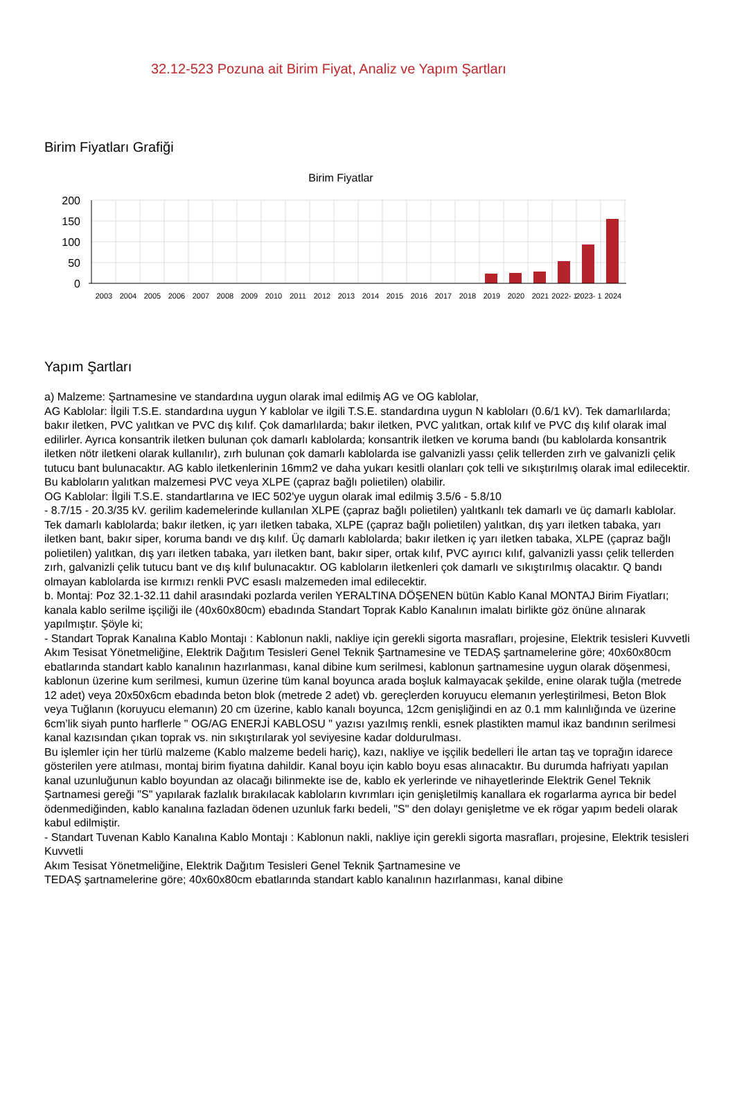32.12-523 Pozuna ait Birim Fiyat, Analiz ve Yapım Şartları
Birim Fiyatları Grafiği
Birim Fiyatlar
200
150
100
50
0
2003
2004
2005
2006
2007
2008
2009
2010
2011
2012
2013
2014
2015
2016
2017
2018
2019
2020
2021
2022- 1
2023- 1
2024
Yapım Şartları
a) Malzeme: Şartnamesine ve standardına uygun olarak imal edilmiş AG ve OG kablolar,
AG Kablolar: İlgili T.S.E. standardına uygun Y kablolar ve ilgili T.S.E. standardına uygun N kabloları (0.6/1 kV). Tek damarlılarda; bakır iletken, PVC yalıtkan ve PVC dış kılıf. Çok damarlılarda; bakır iletken, PVC yalıtkan, ortak kılıf ve PVC dış kılıf olarak imal edilirler. Ayrıca konsantrik iletken bulunan çok damarlı kablolarda; konsantrik iletken ve koruma bandı (bu kablolarda konsantrik iletken nötr iletkeni olarak kullanılır), zırh bulunan çok damarlı kablolarda ise galvanizli yassı çelik tellerden zırh ve galvanizli çelik tutucu bant bulunacaktır. AG kablo iletkenlerinin 16mm2 ve daha yukarı kesitli olanları çok telli ve sıkıştırılmış olarak imal edilecektir. Bu kabloların yalıtkan malzemesi PVC veya XLPE (çapraz bağlı polietilen) olabilir.
OG Kablolar: İlgili T.S.E. standartlarına ve IEC 502'ye uygun olarak imal edilmiş 3.5/6 - 5.8/10
- 8.7/15 - 20.3/35 kV. gerilim kademelerinde kullanılan XLPE (çapraz bağlı polietilen) yalıtkanlı tek damarlı ve üç damarlı kablolar. Tek damarlı kablolarda; bakır iletken, iç yarı iletken tabaka, XLPE (çapraz bağlı polietilen) yalıtkan, dış yarı iletken tabaka, yarı iletken bant, bakır siper, koruma bandı ve dış kılıf. Üç damarlı kablolarda; bakır iletken iç yarı iletken tabaka, XLPE (çapraz bağlı polietilen) yalıtkan, dış yarı iletken tabaka, yarı iletken bant, bakır siper, ortak kılıf, PVC ayırıcı kılıf, galvanizli yassı çelik tellerden zırh, galvanizli çelik tutucu bant ve dış kılıf bulunacaktır. OG kabloların iletkenleri çok damarlı ve sıkıştırılmış olacaktır. Q bandı olmayan kablolarda ise kırmızı renkli PVC esaslı malzemeden imal edilecektir.
b. Montaj: Poz 32.1-32.11 dahil arasındaki pozlarda verilen YERALTINA DÖŞENEN bütün Kablo Kanal MONTAJ Birim Fiyatları; kanala kablo serilme işçiliği ile (40x60x80cm) ebadında Standart Toprak Kablo Kanalının imalatı birlikte göz önüne alınarak yapılmıştır. Şöyle ki;
- Standart Toprak Kanalına Kablo Montajı : Kablonun nakli, nakliye için gerekli sigorta masrafları, projesine, Elektrik tesisleri Kuvvetli Akım Tesisat Yönetmeliğine, Elektrik Dağıtım Tesisleri Genel Teknik Şartnamesine ve TEDAŞ şartnamelerine göre; 40x60x80cm ebatlarında standart kablo kanalının hazırlanması, kanal dibine kum serilmesi, kablonun şartnamesine uygun olarak döşenmesi, kablonun üzerine kum serilmesi, kumun üzerine tüm kanal boyunca arada boşluk kalmayacak şekilde, enine olarak tuğla (metrede 12 adet) veya 20x50x6cm ebadında beton blok (metrede 2 adet) vb. gereçlerden koruyucu elemanın yerleştirilmesi, Beton Blok veya Tuğlanın (koruyucu elemanın) 20 cm üzerine, kablo kanalı boyunca, 12cm genişliğindi en az 0.1 mm kalınlığında ve üzerine 6cm’lik siyah punto harflerle " OG/AG ENERJİ KABLOSU " yazısı yazılmış renkli, esnek plastikten mamul ikaz bandının serilmesi kanal kazısından çıkan toprak vs. nin sıkıştırılarak yol seviyesine kadar doldurulması.
Bu işlemler için her türlü malzeme (Kablo malzeme bedeli hariç), kazı, nakliye ve işçilik bedelleri İle artan taş ve toprağın idarece gösterilen yere atılması, montaj birim fiyatına dahildir. Kanal boyu için kablo boyu esas alınacaktır. Bu durumda hafriyatı yapılan kanal uzunluğunun kablo boyundan az olacağı bilinmekte ise de, kablo ek yerlerinde ve nihayetlerinde Elektrik Genel Teknik Şartnamesi gereği "S" yapılarak fazlalık bırakılacak kabloların kıvrımları için genişletilmiş kanallara ek rogarlarma ayrıca bir bedel ödenmediğinden, kablo kanalına fazladan ödenen uzunluk farkı bedeli, "S" den dolayı genişletme ve ek rögar yapım bedeli olarak kabul edilmiştir.
- Standart Tuvenan Kablo Kanalına Kablo Montajı : Kablonun nakli, nakliye için gerekli sigorta masrafları, projesine, Elektrik tesisleri Kuvvetli
Akım Tesisat Yönetmeliğine, Elektrik Dağıtım Tesisleri Genel Teknik Şartnamesine ve
TEDAŞ şartnamelerine göre; 40x60x80cm ebatlarında standart kablo kanalının hazırlanması, kanal dibine